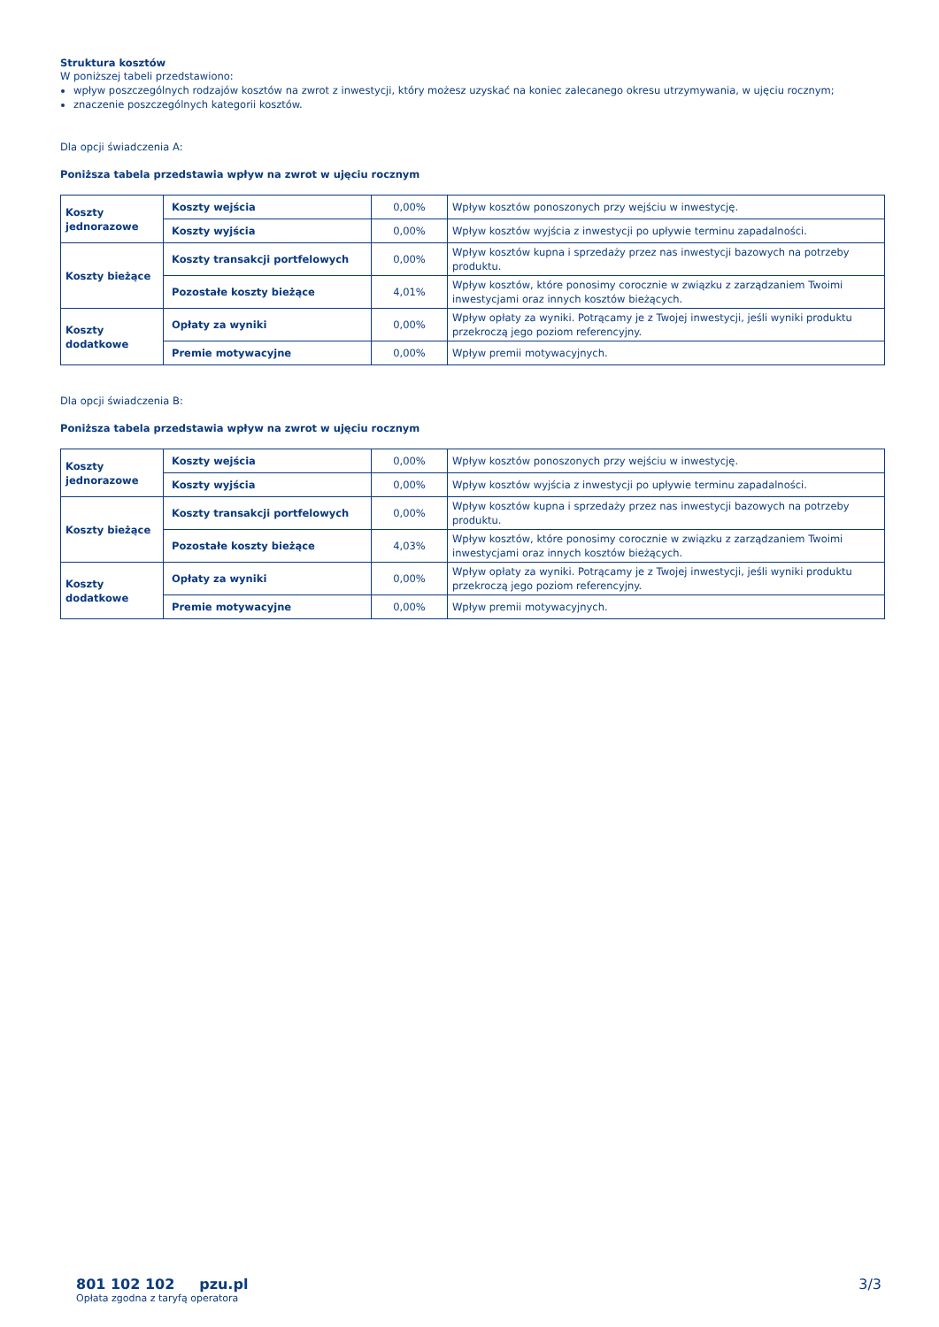Struktura kosztów
W poniższej tabeli przedstawiono:
wpływ poszczególnych rodzajów kosztów na zwrot z inwestycji, który możesz uzyskać na koniec zalecanego okresu utrzymywania, w ujęciu rocznym;
znaczenie poszczególnych kategorii kosztów.
Dla opcji świadczenia A:
Poniższa tabela przedstawia wpływ na zwrot w ujęciu rocznym
| Koszty jednorazowe | Koszty wejścia | 0,00% | Wpływ kosztów ponoszonych przy wejściu w inwestycję. |
| | Koszty wyjścia | 0,00% | Wpływ kosztów wyjścia z inwestycji po upływie terminu zapadalności. |
| Koszty bieżące | Koszty transakcji portfelowych | 0,00% | Wpływ kosztów kupna i sprzedaży przez nas inwestycji bazowych na potrzeby produktu. |
| | Pozostałe koszty bieżące | 4,01% | Wpływ kosztów, które ponosimy corocznie w związku z zarządzaniem Twoimi inwestycjami oraz innych kosztów bieżących. |
| Koszty dodatkowe | Opłaty za wyniki | 0,00% | Wpływ opłaty za wyniki. Potrącamy je z Twojej inwestycji, jeśli wyniki produktu przekroczą jego poziom referencyjny. |
| | Premie motywacyjne | 0,00% | Wpływ premii motywacyjnych. |
Dla opcji świadczenia B:
Poniższa tabela przedstawia wpływ na zwrot w ujęciu rocznym
| Koszty jednorazowe | Koszty wejścia | 0,00% | Wpływ kosztów ponoszonych przy wejściu w inwestycję. |
| | Koszty wyjścia | 0,00% | Wpływ kosztów wyjścia z inwestycji po upływie terminu zapadalności. |
| Koszty bieżące | Koszty transakcji portfelowych | 0,00% | Wpływ kosztów kupna i sprzedaży przez nas inwestycji bazowych na potrzeby produktu. |
| | Pozostałe koszty bieżące | 4,03% | Wpływ kosztów, które ponosimy corocznie w związku z zarządzaniem Twoimi inwestycjami oraz innych kosztów bieżących. |
| Koszty dodatkowe | Opłaty za wyniki | 0,00% | Wpływ opłaty za wyniki. Potrącamy je z Twojej inwestycji, jeśli wyniki produktu przekroczą jego poziom referencyjny. |
| | Premie motywacyjne | 0,00% | Wpływ premii motywacyjnych. |
801 102 102 pzu.pl
Opłata zgodna z taryfą operatora
3/3